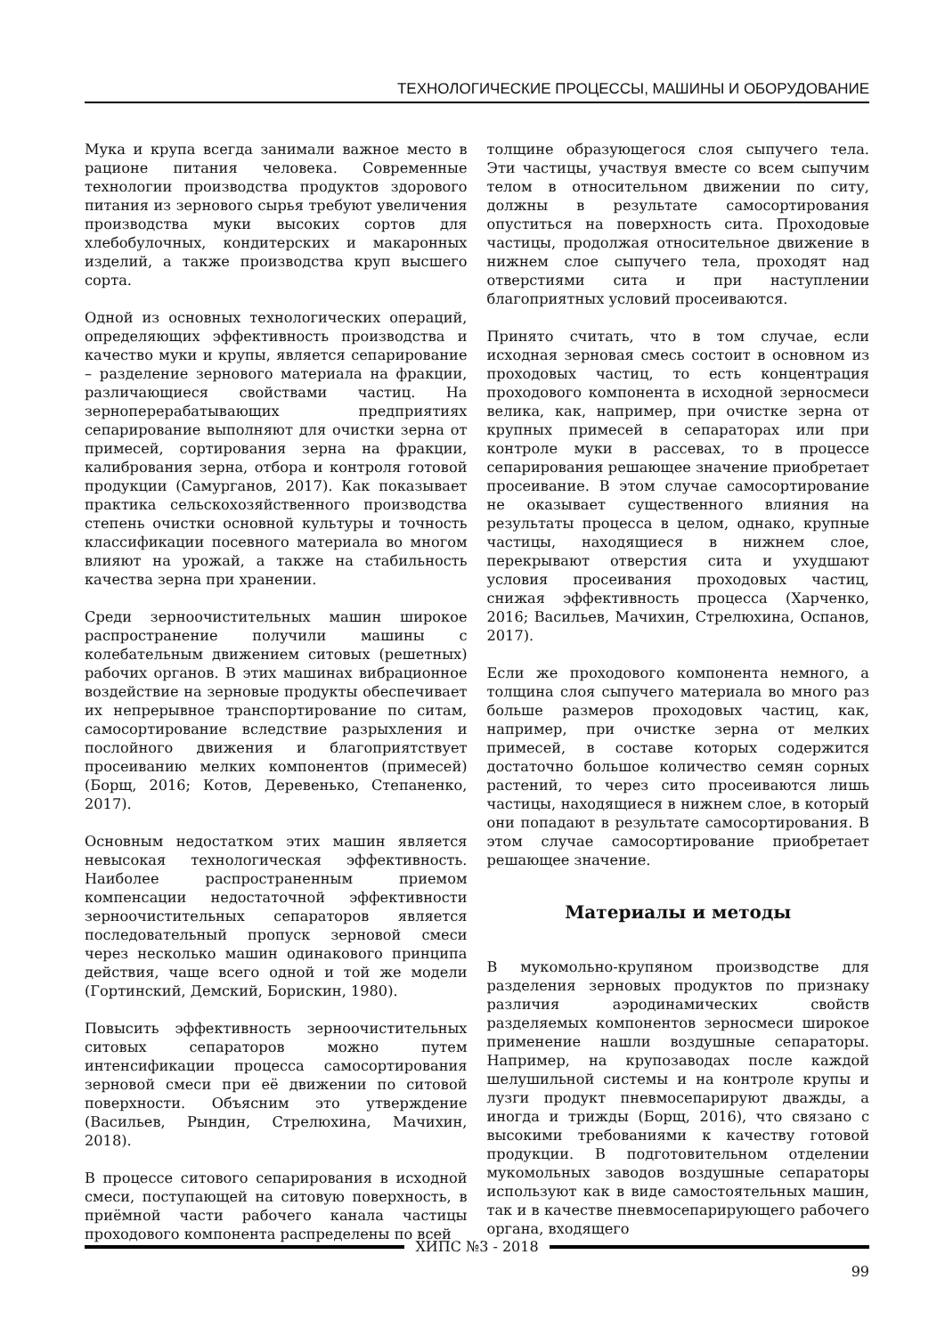ТЕХНОЛОГИЧЕСКИЕ ПРОЦЕССЫ, МАШИНЫ И ОБОРУДОВАНИЕ
Мука и крупа всегда занимали важное место в рационе питания человека. Современные технологии производства продуктов здорового питания из зернового сырья требуют увеличения производства муки высоких сортов для хлебобулочных, кондитерских и макаронных изделий, а также производства круп высшего сорта.
Одной из основных технологических операций, определяющих эффективность производства и качество муки и крупы, является сепарирование – разделение зернового материала на фракции, различающиеся свойствами частиц. На зерноперерабатывающих предприятиях сепарирование выполняют для очистки зерна от примесей, сортирования зерна на фракции, калибрования зерна, отбора и контроля готовой продукции (Самурганов, 2017). Как показывает практика сельскохозяйственного производства степень очистки основной культуры и точность классификации посевного материала во многом влияют на урожай, а также на стабильность качества зерна при хранении.
Среди зерноочистительных машин широкое распространение получили машины с колебательным движением ситовых (решетных) рабочих органов. В этих машинах вибрационное воздействие на зерновые продукты обеспечивает их непрерывное транспортирование по ситам, самосортирование вследствие разрыхления и послойного движения и благоприятствует просеиванию мелких компонентов (примесей) (Борщ, 2016; Котов, Деревенько, Степаненко, 2017).
Основным недостатком этих машин является невысокая технологическая эффективность. Наиболее распространенным приемом компенсации недостаточной эффективности зерноочистительных сепараторов является последовательный пропуск зерновой смеси через несколько машин одинакового принципа действия, чаще всего одной и той же модели (Гортинский, Демский, Борискин, 1980).
Повысить эффективность зерноочистительных ситовых сепараторов можно путем интенсификации процесса самосортирования зерновой смеси при её движении по ситовой поверхности. Объясним это утверждение (Васильев, Рындин, Стрелюхина, Мачихин, 2018).
В процессе ситового сепарирования в исходной смеси, поступающей на ситовую поверхность, в приёмной части рабочего канала частицы проходового компонента распределены по всей
толщине образующегося слоя сыпучего тела. Эти частицы, участвуя вместе со всем сыпучим телом в относительном движении по ситу, должны в результате самосортирования опуститься на поверхность сита. Проходовые частицы, продолжая относительное движение в нижнем слое сыпучего тела, проходят над отверстиями сита и при наступлении благоприятных условий просеиваются.
Принято считать, что в том случае, если исходная зерновая смесь состоит в основном из проходовых частиц, то есть концентрация проходового компонента в исходной зерносмеси велика, как, например, при очистке зерна от крупных примесей в сепараторах или при контроле муки в рассевах, то в процессе сепарирования решающее значение приобретает просеивание. В этом случае самосортирование не оказывает существенного влияния на результаты процесса в целом, однако, крупные частицы, находящиеся в нижнем слое, перекрывают отверстия сита и ухудшают условия просеивания проходовых частиц, снижая эффективность процесса (Харченко, 2016; Васильев, Мачихин, Стрелюхина, Оспанов, 2017).
Если же проходового компонента немного, а толщина слоя сыпучего материала во много раз больше размеров проходовых частиц, как, например, при очистке зерна от мелких примесей, в составе которых содержится достаточно большое количество семян сорных растений, то через сито просеиваются лишь частицы, находящиеся в нижнем слое, в который они попадают в результате самосортирования. В этом случае самосортирование приобретает решающее значение.
Материалы и методы
В мукомольно-крупяном производстве для разделения зерновых продуктов по признаку различия аэродинамических свойств разделяемых компонентов зерносмеси широкое применение нашли воздушные сепараторы. Например, на крупозаводах после каждой шелушильной системы и на контроле крупы и лузги продукт пневмосепарируют дважды, а иногда и трижды (Борщ, 2016), что связано с высокими требованиями к качеству готовой продукции. В подготовительном отделении мукомольных заводов воздушные сепараторы используют как в виде самостоятельных машин, так и в качестве пневмосепарирующего рабочего органа, входящего
ХИПС №3 - 2018
99